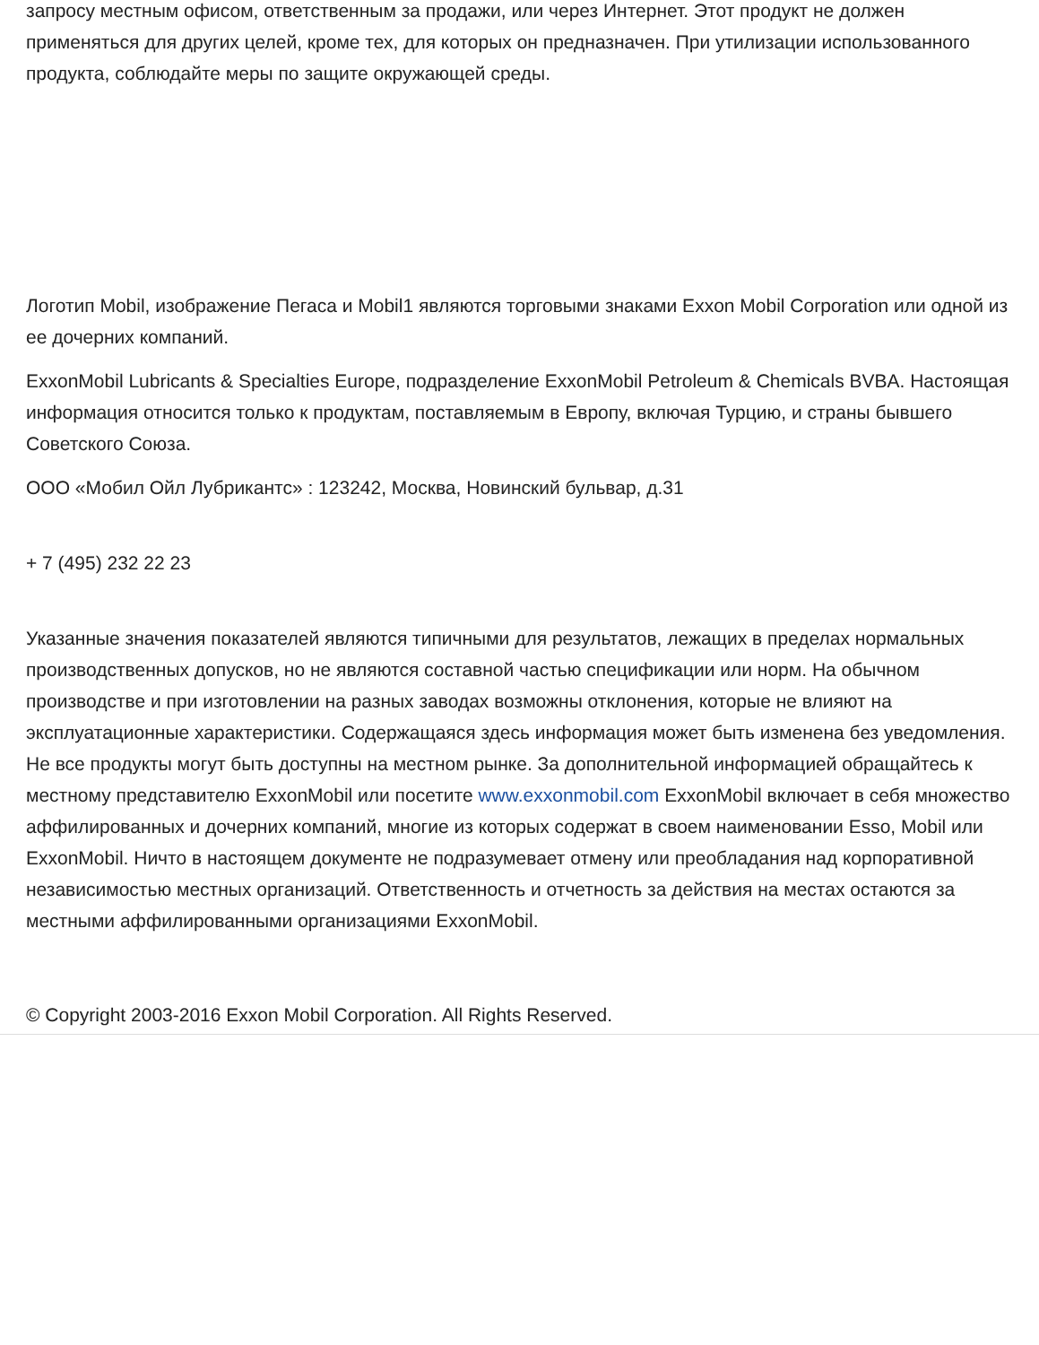запросу местным офисом, ответственным за продажи, или через Интернет. Этот продукт не должен применяться для других целей, кроме тех, для которых он предназначен. При утилизации использованного продукта, соблюдайте меры по защите окружающей среды.
Логотип Mobil, изображение Пегаса и Mobil1 являются торговыми знаками Exxon Mobil Corporation или одной из ее дочерних компаний.
ExxonMobil Lubricants & Specialties Europe, подразделение ExxonMobil Petroleum & Chemicals BVBA. Настоящая информация относится только к продуктам, поставляемым в Европу, включая Турцию, и страны бывшего Советского Союза.
ООО «Мобил Ойл Лубрикантс» : 123242, Москва, Новинский бульвар, д.31
+ 7 (495) 232 22 23
Указанные значения показателей являются типичными для результатов, лежащих в пределах нормальных производственных допусков, но не являются составной частью спецификации или норм. На обычном производстве и при изготовлении на разных заводах возможны отклонения, которые не влияют на эксплуатационные характеристики. Содержащаяся здесь информация может быть изменена без уведомления. Не все продукты могут быть доступны на местном рынке. За дополнительной информацией обращайтесь к местному представителю ExxonMobil или посетите www.exxonmobil.com ExxonMobil включает в себя множество аффилированных и дочерних компаний, многие из которых содержат в своем наименовании Esso, Mobil или ExxonMobil. Ничто в настоящем документе не подразумевает отмену или преобладания над корпоративной независимостью местных организаций. Ответственность и отчетность за действия на местах остаются за местными аффилированными организациями ExxonMobil.
© Copyright 2003-2016 Exxon Mobil Corporation. All Rights Reserved.